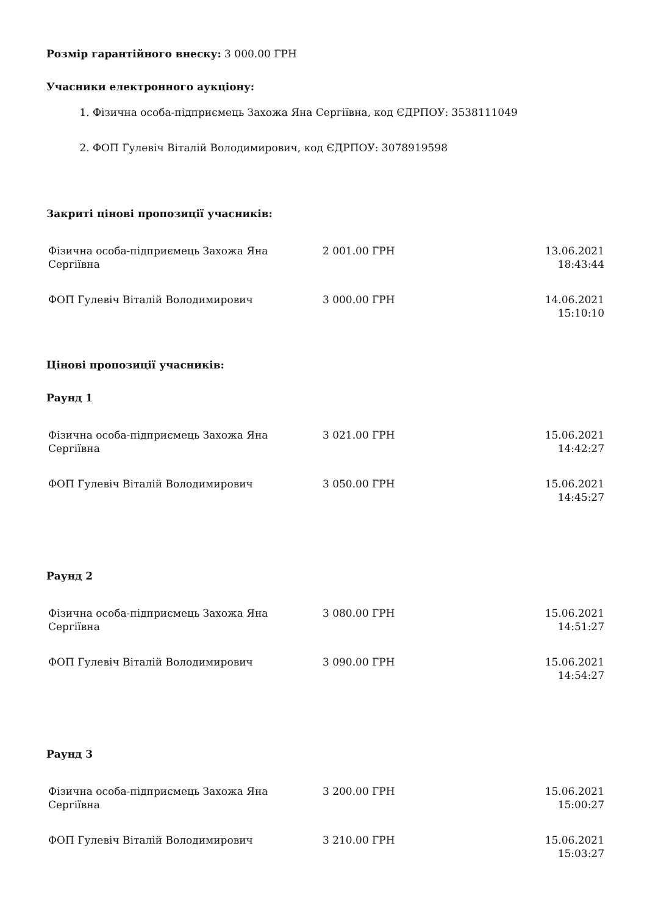Розмір гарантійного внеску: 3 000.00 ГРН
Учасники електронного аукціону:
1. Фізична особа-підприємець Захожа Яна Сергіївна, код ЄДРПОУ: 3538111049
2. ФОП Гулевіч Віталій Володимирович, код ЄДРПОУ: 3078919598
Закриті цінові пропозиції учасників:
| Фізична особа-підприємець Захожа Яна Сергіївна | 2 001.00 ГРН | 13.06.2021 18:43:44 |
| ФОП Гулевіч Віталій Володимирович | 3 000.00 ГРН | 14.06.2021 15:10:10 |
Цінові пропозиції учасників:
Раунд 1
| Фізична особа-підприємець Захожа Яна Сергіївна | 3 021.00 ГРН | 15.06.2021 14:42:27 |
| ФОП Гулевіч Віталій Володимирович | 3 050.00 ГРН | 15.06.2021 14:45:27 |
Раунд 2
| Фізична особа-підприємець Захожа Яна Сергіївна | 3 080.00 ГРН | 15.06.2021 14:51:27 |
| ФОП Гулевіч Віталій Володимирович | 3 090.00 ГРН | 15.06.2021 14:54:27 |
Раунд 3
| Фізична особа-підприємець Захожа Яна Сергіївна | 3 200.00 ГРН | 15.06.2021 15:00:27 |
| ФОП Гулевіч Віталій Володимирович | 3 210.00 ГРН | 15.06.2021 15:03:27 |